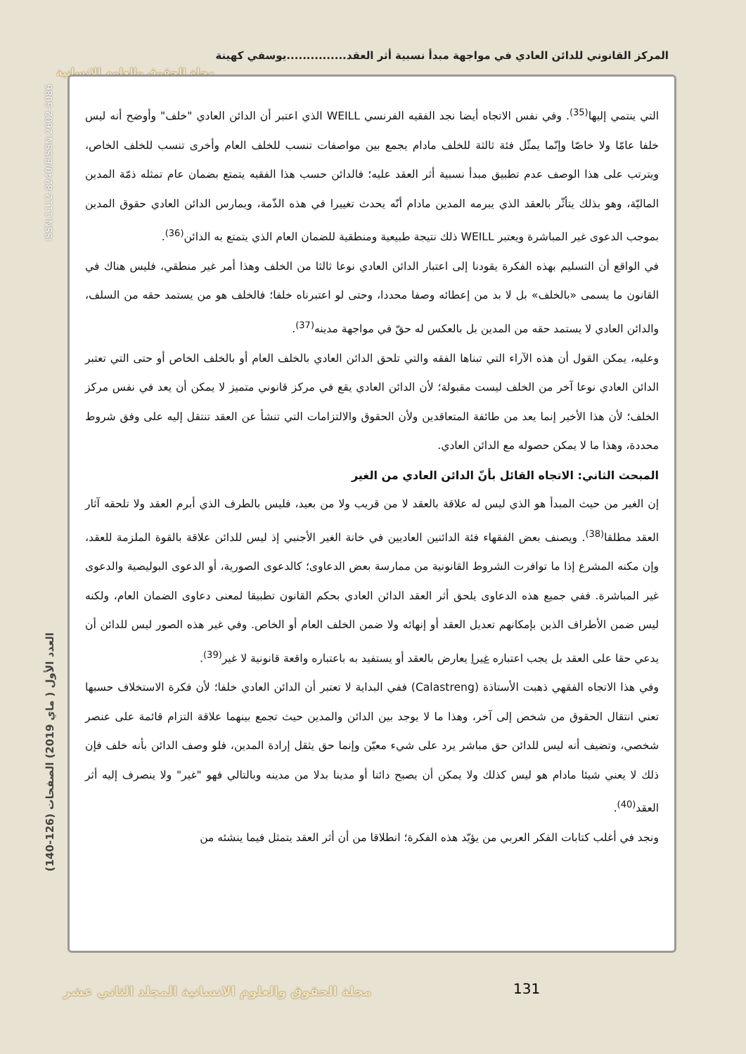المركز القانوني للدائن العادي في مواجهة مبدأ نسبية أثر العقد...............يوسفي كهينة
مجلة الحقوق والعلوم الإنسانية
ISSN:1112-8240/EISSN:2602-5086
التي ينتمي إليها<sup>(35)</sup>. وفي نفس الاتجاه أيضا نجد الفقيه الفرنسي WEILL الذي اعتبر أن الدائن العادي "خلف" وأوضح أنه ليس خلفا عامّا ولا خاصّا وإنّما يمثّل فئة ثالثة للخلف مادام يجمع بين مواصفات تنسب للخلف العام وأخرى تنسب للخلف الخاص، ويترتب على هذا الوصف عدم تطبيق مبدأ نسبية أثر العقد عليه؛ فالدائن حسب هذا الفقيه يتمتع بضمان عام تمثله ذمّة المدين الماليّة، وهو بذلك يتأثّر بالعقد الذي يبرمه المدين مادام أنّه يحدث تغييرا في هذه الذّمة، ويمارس الدائن العادي حقوق المدين بموجب الدعوى غير المباشرة ويعتبر WEILL ذلك نتيجة طبيعية ومنطقية للضمان العام الذي يتمتع به الدائن<sup>(36)</sup>.
في الواقع أن التسليم بهذه الفكرة يقودنا إلى اعتبار الدائن العادي نوعا ثالثا من الخلف وهذا أمر غير منطقي، فليس هناك في القانون ما يسمى «بالخلف» بل لا بد من إعطائه وصفا محددا، وحتى لو اعتبرناه خلفا؛ فالخلف هو من يستمد حقه من السلف، والدائن العادي لا يستمد حقه من المدين بل بالعكس له حقّ في مواجهة مدينه<sup>(37)</sup>.
وعليه، يمكن القول أن هذه الآراء التي تبناها الفقه والتي تلحق الدائن العادي بالخلف العام أو بالخلف الخاص أو حتى التي تعتبر الدائن العادي نوعا آخر من الخلف ليست مقبولة؛ لأن الدائن العادي يقع في مركز قانوني متميز لا يمكن أن يعد في نفس مركز الخلف؛ لأن هذا الأخير إنما يعد من طائفة المتعاقدين ولأن الحقوق والالتزامات التي تنشأ عن العقد تنتقل إليه على وفق شروط محددة، وهذا ما لا يمكن حصوله مع الدائن العادي.
المبحث الثاني: الاتجاه القائل بأنّ الدائن العادي من الغير
إن الغير من حيث المبدأ هو الذي ليس له علاقة بالعقد لا من قريب ولا من بعيد، فليس بالطرف الذي أبرم العقد ولا تلحقه آثار العقد مطلقا<sup>(38)</sup>. ويصنف بعض الفقهاء فئة الدائنين العاديين في خانة الغير الأجنبي إذ ليس للدائن علاقة بالقوة الملزمة للعقد، وإن مكنه المشرع إذا ما توافرت الشروط القانونية من ممارسة بعض الدعاوى؛ كالدعوى الصورية، أو الدعوى البوليصية والدعوى غير المباشرة. ففي جميع هذه الدعاوى يلحق أثر العقد الدائن العادي بحكم القانون تطبيقا لمعنى دعاوى الضمان العام، ولكنه ليس ضمن الأطراف الذين بإمكانهم تعديل العقد أو إنهائه ولا ضمن الخلف العام أو الخاص. وفي غير هذه الصور ليس للدائن أن يدعي حقا على العقد بل يجب اعتباره غيرا يعارض بالعقد أو يستفيد به باعتباره واقعة قانونية لا غير<sup>(39)</sup>.
وفي هذا الاتجاه الفقهي ذهبت الأستاذة (Calastreng) ففي البداية لا تعتبر أن الدائن العادي خلفا؛ لأن فكرة الاستخلاف حسبها تعني انتقال الحقوق من شخص إلى آخر، وهذا ما لا يوجد بين الدائن والمدين حيث تجمع بينهما علاقة التزام قائمة على عنصر شخصي، وتضيف أنه ليس للدائن حق مباشر يرد على شيء معيّن وإنما حق يثقل إرادة المدين، فلو وصف الدائن بأنه خلف فإن ذلك لا يعني شيئا مادام هو ليس كذلك ولا يمكن أن يصبح دائنا أو مدينا بدلا من مدينه وبالتالي فهو "غير" ولا ينصرف إليه أثر العقد<sup>(40)</sup>.
ونجد في أغلب كتابات الفكر العربي من يؤيّد هذه الفكرة؛ انطلاقا من أن أثر العقد يتمثل فيما ينشئه من
العدد الأول ( ماي 2019) الصفحات (126-140)
131
مجلة الحقوق والعلوم الانسانية المجلد الثاني عشر